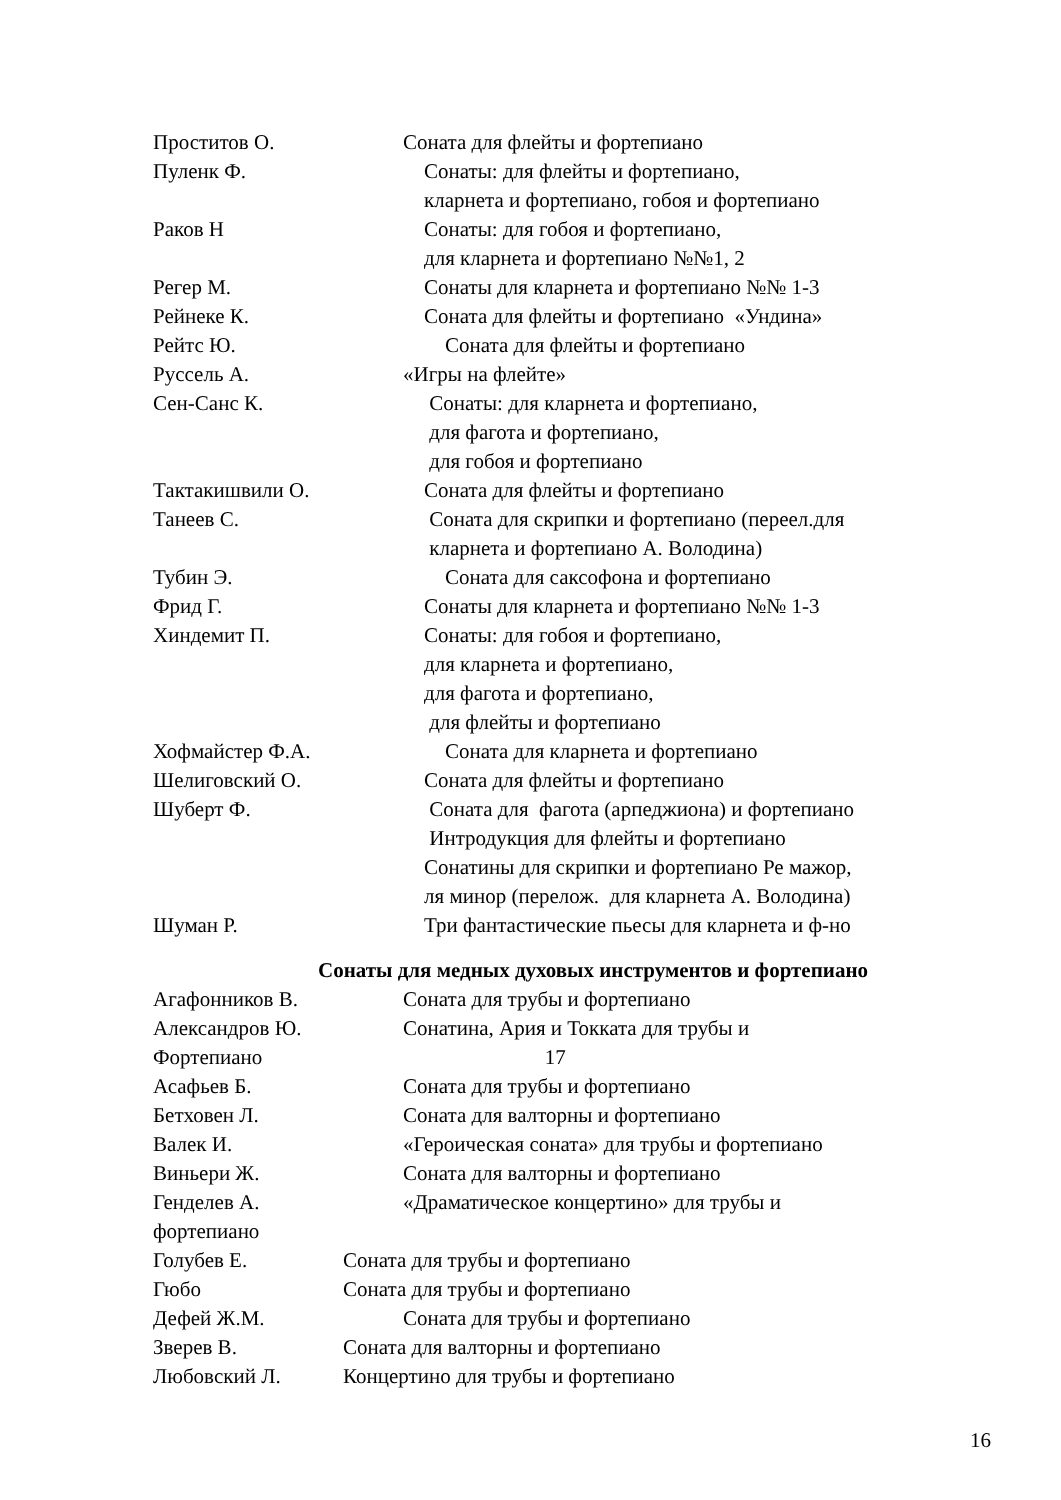Проститов О. Соната для флейты и фортепиано
Пуленк Ф. Сонаты: для флейты и фортепиано,
кларнета и фортепиано, гобоя и фортепиано
Раков Н Сонаты: для гобоя и фортепиано,
для кларнета и фортепиано №№1, 2
Регер М. Сонаты для кларнета и фортепиано №№ 1-3
Рейнеке К. Соната для флейты и фортепиано «Ундина»
Рейтс Ю. Соната для флейты и фортепиано
Руссель А. «Игры на флейте»
Сен-Санс К. Сонаты: для кларнета и фортепиано,
для фагота и фортепиано,
для гобоя и фортепиано
Тактакишвили О. Соната для флейты и фортепиано
Танеев С. Соната для скрипки и фортепиано (переел.для
кларнета и фортепиано А. Володина)
Тубин Э. Соната для саксофона и фортепиано
Фрид Г. Сонаты для кларнета и фортепиано №№ 1-3
Хиндемит П. Сонаты: для гобоя и фортепиано,
для кларнета и фортепиано,
для фагота и фортепиано,
для флейты и фортепиано
Хофмайстер Ф.А. Соната для кларнета и фортепиано
Шелиговский О. Соната для флейты и фортепиано
Шуберт Ф. Соната для фагота (арпеджиона) и фортепиано
Интродукция для флейты и фортепиано
Сонатины для скрипки и фортепиано Ре мажор,
ля минор (перелож. для кларнета А. Володина)
Шуман Р. Три фантастические пьесы для кларнета и ф-но
Сонаты для медных духовых инструментов и фортепиано
Агафонников В. Соната для трубы и фортепиано
Александров Ю. Сонатина, Ария и Токката для трубы и
Фортепиано 17
Асафьев Б. Соната для трубы и фортепиано
Бетховен Л. Соната для валторны и фортепиано
Валек И. «Героическая соната» для трубы и фортепиано
Виньери Ж. Соната для валторны и фортепиано
Генделев А. «Драматическое концертино» для трубы и
фортепиано
Голубев Е. Соната для трубы и фортепиано
Гюбо Соната для трубы и фортепиано
Дефей Ж.М. Соната для трубы и фортепиано
Зверев В. Соната для валторны и фортепиано
Любовский Л. Концертино для трубы и фортепиано
16